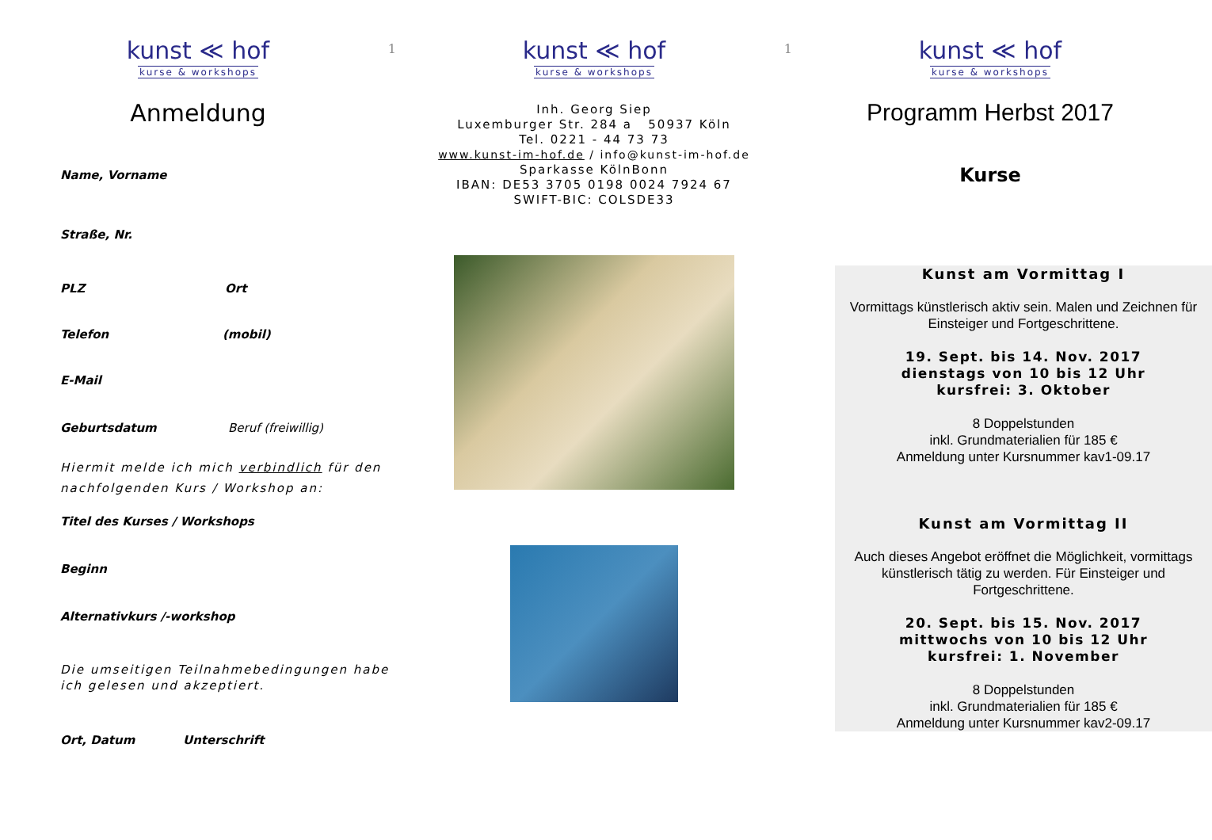kunst ≪ hof
kurse & workshops
Anmeldung
Name, Vorname
Straße, Nr.
PLZ Ort
Telefon (mobil)
E-Mail
Geburtsdatum Beruf (freiwillig)
Hiermit melde ich mich verbindlich für den nachfolgenden Kurs / Workshop an:
Titel des Kurses / Workshops
Beginn
Alternativkurs /-workshop
Die umseitigen Teilnahmebedingungen habe ich gelesen und akzeptiert.
Ort, Datum Unterschrift
1
kunst ≪ hof
kurse & workshops
Inh. Georg Siep
Luxemburger Str. 284 a 50937 Köln
Tel. 0221 - 44 73 73
www.kunst-im-hof.de / info@kunst-im-hof.de
Sparkasse KölnBonn
IBAN: DE53 3705 0198 0024 7924 67
SWIFT-BIC: COLSDE33
1
kunst ≪ hof
kurse & workshops
Programm Herbst 2017
Kurse
Kunst am Vormittag I
Vormittags künstlerisch aktiv sein. Malen und Zeichnen für Einsteiger und Fortgeschrittene.
19. Sept. bis 14. Nov. 2017
dienstags von 10 bis 12 Uhr
kursfrei: 3. Oktober
8 Doppelstunden
inkl. Grundmaterialien für 185 €
Anmeldung unter Kursnummer kav1-09.17
Kunst am Vormittag II
Auch dieses Angebot eröffnet die Möglichkeit, vormittags künstlerisch tätig zu werden. Für Einsteiger und Fortgeschrittene.
20. Sept. bis 15. Nov. 2017
mittwochs von 10 bis 12 Uhr
kursfrei: 1. November
8 Doppelstunden
inkl. Grundmaterialien für 185 €
Anmeldung unter Kursnummer kav2-09.17